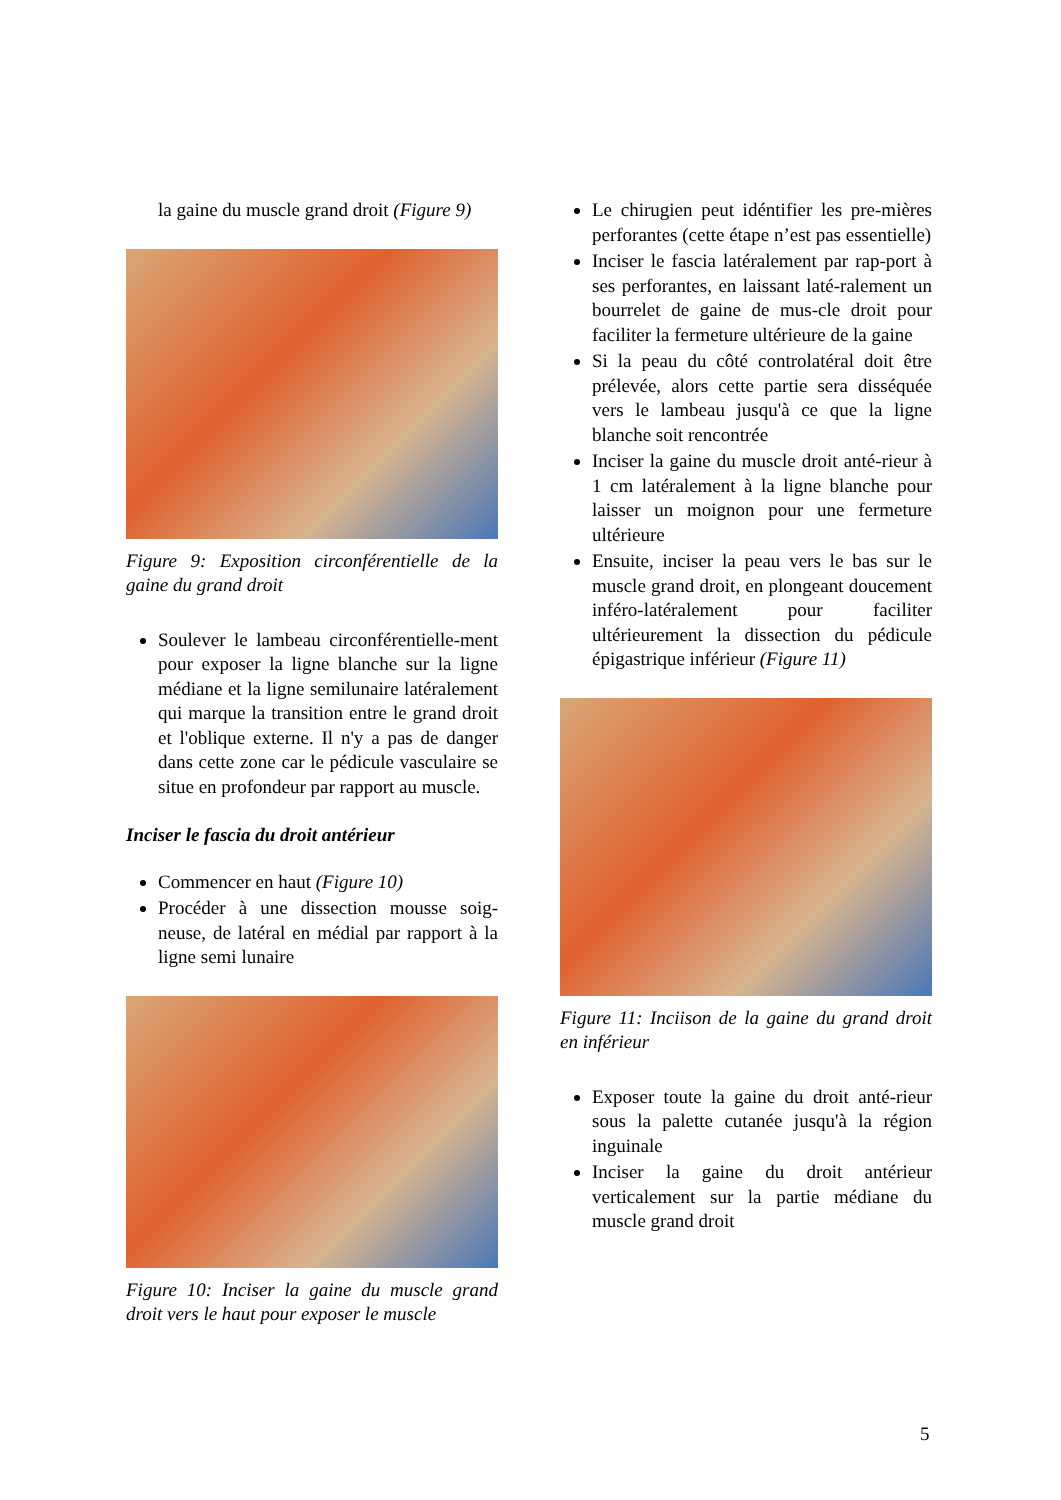la gaine du muscle grand droit (Figure 9)
Figure 9: Exposition circonférentielle de la gaine du grand droit
Soulever le lambeau circonférentielle-ment pour exposer la ligne blanche sur la ligne médiane et la ligne semilunaire latéralement qui marque la transition entre le grand droit et l'oblique externe. Il n'y a pas de danger dans cette zone car le pédicule vasculaire se situe en profondeur par rapport au muscle.
Inciser le fascia du droit antérieur
Commencer en haut (Figure 10)
Procéder à une dissection mousse soig-neuse, de latéral en médial par rapport à la ligne semi lunaire
Figure 10: Inciser la gaine du muscle grand droit vers le haut pour exposer le muscle
Le chirugien peut idéntifier les pre-mières perforantes (cette étape n’est pas essentielle)
Inciser le fascia latéralement par rap-port à ses perforantes, en laissant laté-ralement un bourrelet de gaine de mus-cle droit pour faciliter la fermeture ultérieure de la gaine
Si la peau du côté controlatéral doit être prélevée, alors cette partie sera disséquée vers le lambeau jusqu'à ce que la ligne blanche soit rencontrée
Inciser la gaine du muscle droit anté-rieur à 1 cm latéralement à la ligne blanche pour laisser un moignon pour une fermeture ultérieure
Ensuite, inciser la peau vers le bas sur le muscle grand droit, en plongeant doucement inféro-latéralement pour faciliter ultérieurement la dissection du pédicule épigastrique inférieur (Figure 11)
Figure 11: Inciison de la gaine du grand droit en inférieur
Exposer toute la gaine du droit anté-rieur sous la palette cutanée jusqu'à la région inguinale
Inciser la gaine du droit antérieur verticalement sur la partie médiane du muscle grand droit
5